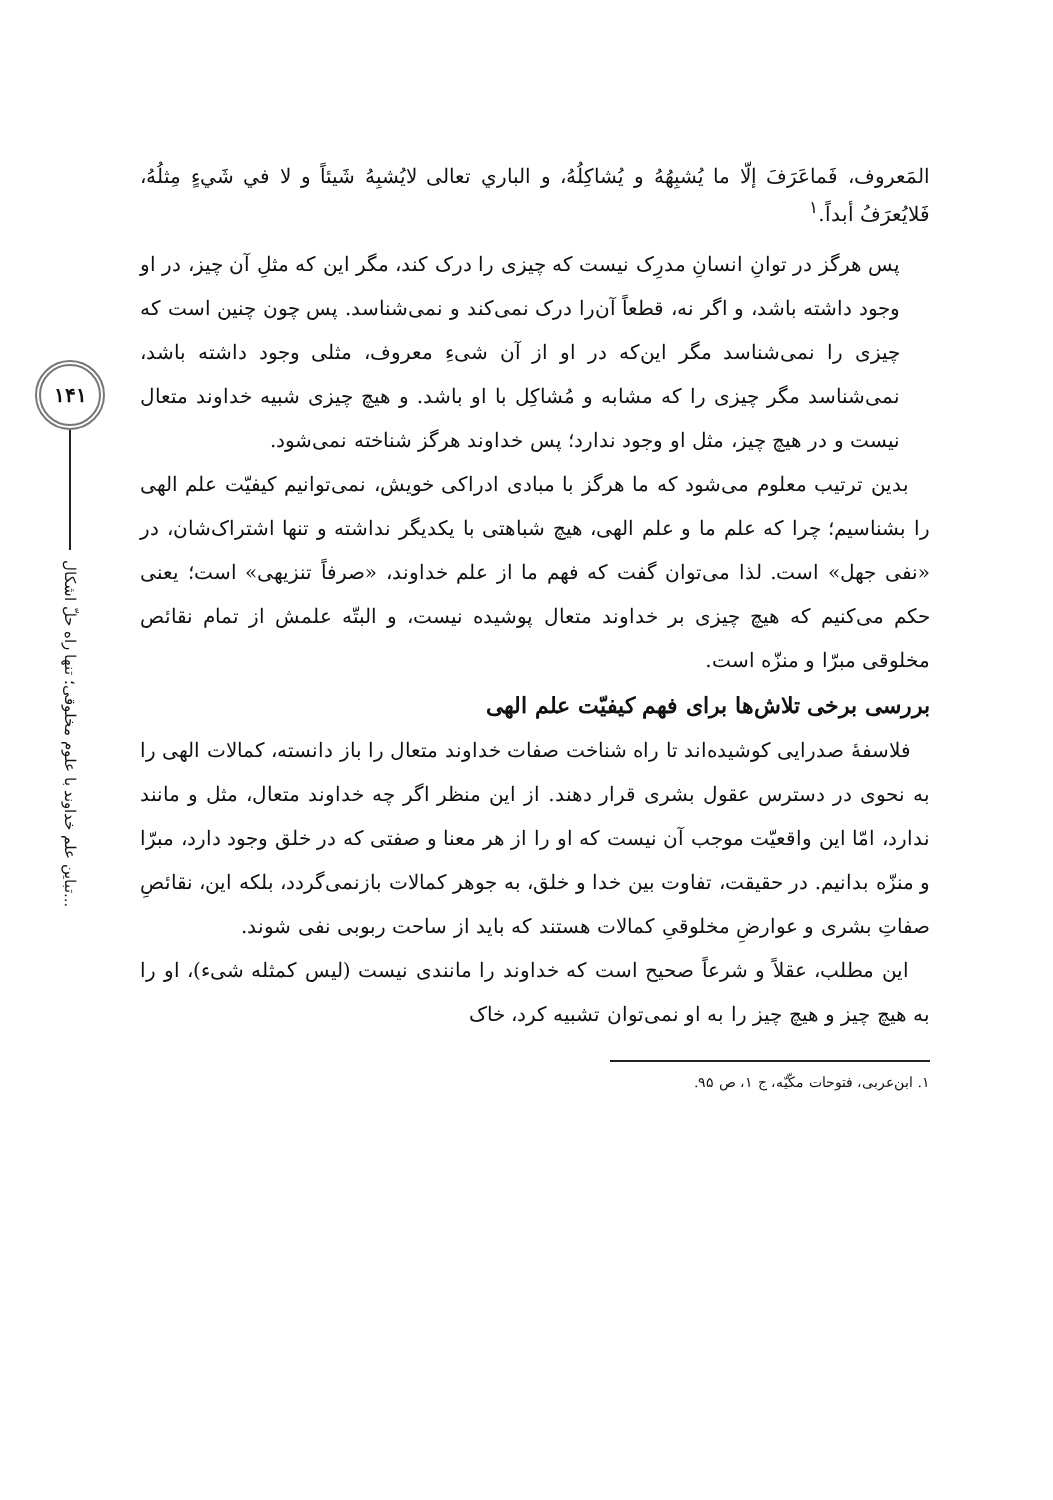۱۴۱
تباین علم خداوند با علوم مخلوقی؛ تنها راه حلّ اشکال...
المَعروف، فَماعَرَفَ إلّا ما يُشبِهُهُ و يُشاكِلُهُ، و الباري تعالى لايُشبِهُ شَيئاً و لا في شَيءٍ مِثلُهُ، فَلايُعرَفُ أبداً.<sup>۱</sup>
پس هرگز در توانِ انسانِ مدرِک نیست که چیزی را درک کند، مگر این که مثلِ آن چیز، در او وجود داشته باشد، و اگر نه، قطعاً آن‌را درک نمی‌کند و نمی‌شناسد. پس چون چنین است که چیزی را نمی‌شناسد مگر این‌که در او از آن شیءِ معروف، مثلی وجود داشته باشد، نمی‌شناسد مگر چیزی را که مشابه و مُشاکِل با او باشد. و هیچ چیزی شبیه خداوند متعال نیست و در هیچ چیز، مثل او وجود ندارد؛ پس خداوند هرگز شناخته نمی‌شود.
بدین ترتیب معلوم می‌شود که ما هرگز با مبادی ادراکی خویش، نمی‌توانیم کیفیّت علم الهی را بشناسیم؛ چرا که علم ما و علم الهی، هیچ شباهتی با یکدیگر نداشته و تنها اشتراک‌شان، در «نفی جهل» است. لذا می‌توان گفت که فهم ما از علم خداوند، «صرفاً تنزیهی» است؛ یعنی حکم می‌کنیم که هیچ چیزی بر خداوند متعال پوشیده نیست، و البتّه علمش از تمام نقائص مخلوقی مبرّا و منزّه است.
بررسی برخی تلاش‌ها برای فهم کیفیّت علم الهی
فلاسفهٔ صدرایی کوشیده‌اند تا راه شناخت صفات خداوند متعال را باز دانسته، کمالات الهی را به نحوی در دسترس عقول بشری قرار دهند. از این منظر اگر چه خداوند متعال، مثل و مانند ندارد، امّا این واقعیّت موجب آن نیست که او را از هر معنا و صفتی که در خلق وجود دارد، مبرّا و منزّه بدانیم. در حقیقت، تفاوت بین خدا و خلق، به جوهر کمالات بازنمی‌گردد، بلکه این، نقائصِ صفاتِ بشری و عوارضِ مخلوقیِ کمالات هستند که باید از ساحت ربوبی نفی شوند.
این مطلب، عقلاً و شرعاً صحیح است که خداوند را مانندی نیست (لیس کمثله شیء)، او را به هیچ چیز و هیچ چیز را به او نمی‌توان تشبیه کرد، خاک
۱. ابن‌عربی، فتوحات مکّیّه، ج ۱، ص ۹۵.